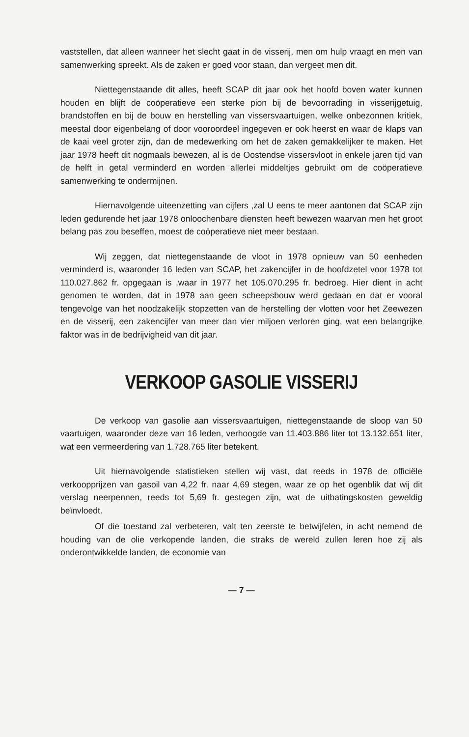vaststellen, dat alleen wanneer het slecht gaat in de visserij, men om hulp vraagt en men van samenwerking spreekt. Als de zaken er goed voor staan, dan vergeet men dit.
Niettegenstaande dit alles, heeft SCAP dit jaar ook het hoofd boven water kunnen houden en blijft de coöperatieve een sterke pion bij de bevoorrading in visserijgetuig, brandstoffen en bij de bouw en herstelling van vissersvaartuigen, welke onbezonnen kritiek, meestal door eigenbelang of door vooroordeel ingegeven er ook heerst en waar de klaps van de kaai veel groter zijn, dan de medewerking om het de zaken gemakkelijker te maken. Het jaar 1978 heeft dit nogmaals bewezen, al is de Oostendse vissersvloot in enkele jaren tijd van de helft in getal verminderd en worden allerlei middeltjes gebruikt om de coöperatieve samenwerking te ondermijnen.
Hiernavolgende uiteenzetting van cijfers ,zal U eens te meer aantonen dat SCAP zijn leden gedurende het jaar 1978 onloochenbare diensten heeft bewezen waarvan men het groot belang pas zou beseffen, moest de coöperatieve niet meer bestaan.
Wij zeggen, dat niettegenstaande de vloot in 1978 opnieuw van 50 eenheden verminderd is, waaronder 16 leden van SCAP, het zakencijfer in de hoofdzetel voor 1978 tot 110.027.862 fr. opgegaan is ,waar in 1977 het 105.070.295 fr. bedroeg. Hier dient in acht genomen te worden, dat in 1978 aan geen scheepsbouw werd gedaan en dat er vooral tengevolge van het noodzakelijk stopzetten van de herstelling der vlotten voor het Zeewezen en de visserij, een zakencijfer van meer dan vier miljoen verloren ging, wat een belangrijke faktor was in de bedrijvigheid van dit jaar.
VERKOOP GASOLIE VISSERIJ
De verkoop van gasolie aan vissersvaartuigen, niettegenstaande de sloop van 50 vaartuigen, waaronder deze van 16 leden, verhoogde van 11.403.886 liter tot 13.132.651 liter, wat een vermeerdering van 1.728.765 liter betekent.
Uit hiernavolgende statistieken stellen wij vast, dat reeds in 1978 de officiële verkoopprijzen van gasoil van 4,22 fr. naar 4,69 stegen, waar ze op het ogenblik dat wij dit verslag neerpennen, reeds tot 5,69 fr. gestegen zijn, wat de uitbatingskosten geweldig beïnvloedt.
Of die toestand zal verbeteren, valt ten zeerste te betwijfelen, in acht nemend de houding van de olie verkopende landen, die straks de wereld zullen leren hoe zij als onderontwikkelde landen, de economie van
— 7 —